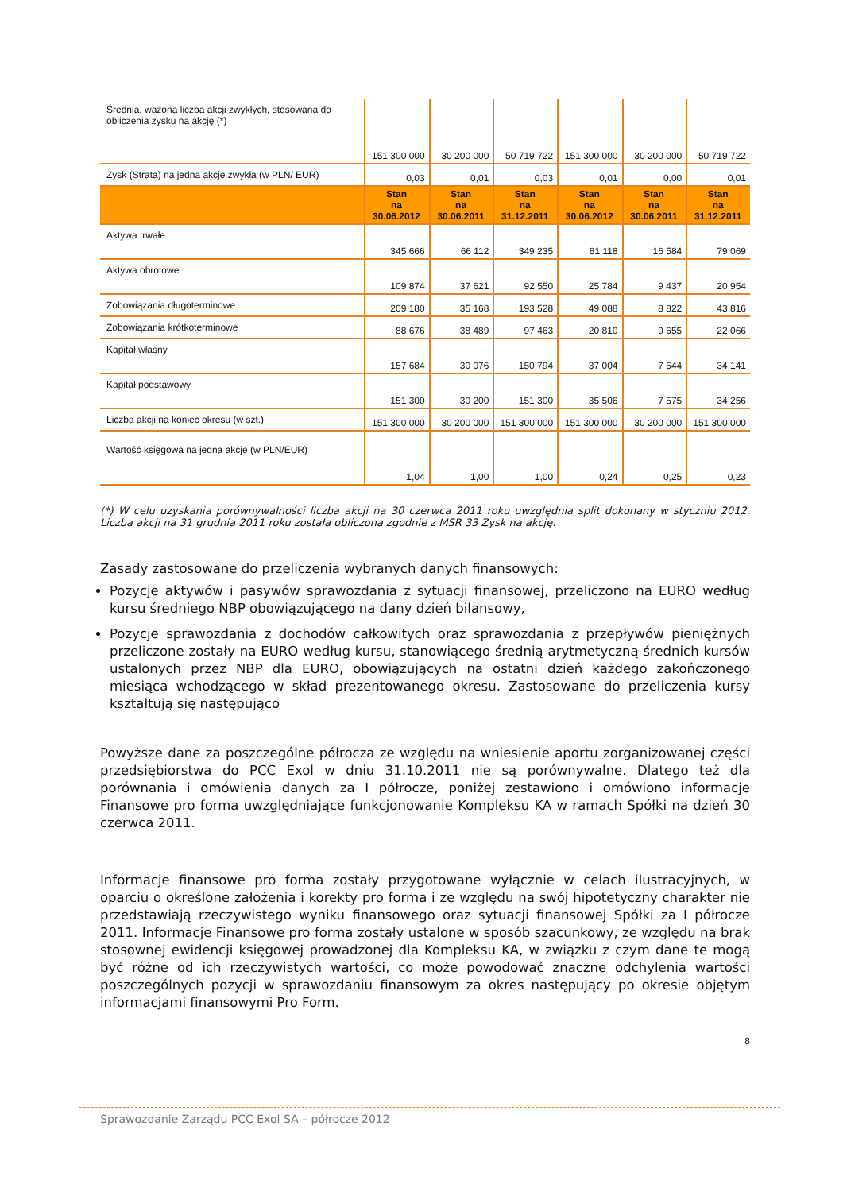| Średnia, ważona liczba akcji zwykłych, stosowana do obliczenia zysku na akcję (*) | 151 300 000 | 30 200 000 | 50 719 722 | 151 300 000 | 30 200 000 | 50 719 722 |
| Zysk (Strata) na jedna akcje zwykła (w PLN/ EUR) | 0,03 | 0,01 | 0,03 | 0,01 | 0,00 | 0,01 |
| | Stan na 30.06.2012 | Stan na 30.06.2011 | Stan na 31.12.2011 | Stan na 30.06.2012 | Stan na 30.06.2011 | Stan na 31.12.2011 |
| Aktywa trwałe | 345 666 | 66 112 | 349 235 | 81 118 | 16 584 | 79 069 |
| Aktywa obrotowe | 109 874 | 37 621 | 92 550 | 25 784 | 9 437 | 20 954 |
| Zobowiązania długoterminowe | 209 180 | 35 168 | 193 528 | 49 088 | 8 822 | 43 816 |
| Zobowiązania krótkoterminowe | 88 676 | 38 489 | 97 463 | 20 810 | 9 655 | 22 066 |
| Kapitał własny | 157 684 | 30 076 | 150 794 | 37 004 | 7 544 | 34 141 |
| Kapitał podstawowy | 151 300 | 30 200 | 151 300 | 35 506 | 7 575 | 34 256 |
| Liczba akcji na koniec okresu (w szt.) | 151 300 000 | 30 200 000 | 151 300 000 | 151 300 000 | 30 200 000 | 151 300 000 |
| Wartość księgowa na jedna akcje (w PLN/EUR) | 1,04 | 1,00 | 1,00 | 0,24 | 0,25 | 0,23 |
(*) W celu uzyskania porównywalności liczba akcji na 30 czerwca 2011 roku uwzględnia split dokonany w styczniu 2012. Liczba akcji na 31 grudnia 2011 roku została obliczona zgodnie z MSR 33 Zysk na akcję.
Zasady zastosowane do przeliczenia wybranych danych finansowych:
Pozycje aktywów i pasywów sprawozdania z sytuacji finansowej, przeliczono na EURO według kursu średniego NBP obowiązującego na dany dzień bilansowy,
Pozycje sprawozdania z dochodów całkowitych oraz sprawozdania z przepływów pieniężnych przeliczone zostały na EURO według kursu, stanowiącego średnią arytmetyczną średnich kursów ustalonych przez NBP dla EURO, obowiązujących na ostatni dzień każdego zakończonego miesiąca wchodzącego w skład prezentowanego okresu. Zastosowane do przeliczenia kursy kształtują się następująco
Powyższe dane za poszczególne półrocza ze względu na wniesienie aportu zorganizowanej części przedsiębiorstwa do PCC Exol w dniu 31.10.2011 nie są porównywalne. Dlatego też dla porównania i omówienia danych za I półrocze, poniżej zestawiono i omówiono informacje Finansowe pro forma uwzględniające funkcjonowanie Kompleksu KA w ramach Spółki na dzień 30 czerwca 2011.
Informacje finansowe pro forma zostały przygotowane wyłącznie w celach ilustracyjnych, w oparciu o określone założenia i korekty pro forma i ze względu na swój hipotetyczny charakter nie przedstawiają rzeczywistego wyniku finansowego oraz sytuacji finansowej Spółki za I półrocze 2011. Informacje Finansowe pro forma zostały ustalone w sposób szacunkowy, ze względu na brak stosownej ewidencji księgowej prowadzonej dla Kompleksu KA, w związku z czym dane te mogą być różne od ich rzeczywistych wartości, co może powodować znaczne odchylenia wartości poszczególnych pozycji w sprawozdaniu finansowym za okres następujący po okresie objętym informacjami finansowymi Pro Form.
8
Sprawozdanie Zarządu PCC Exol SA – półrocze 2012